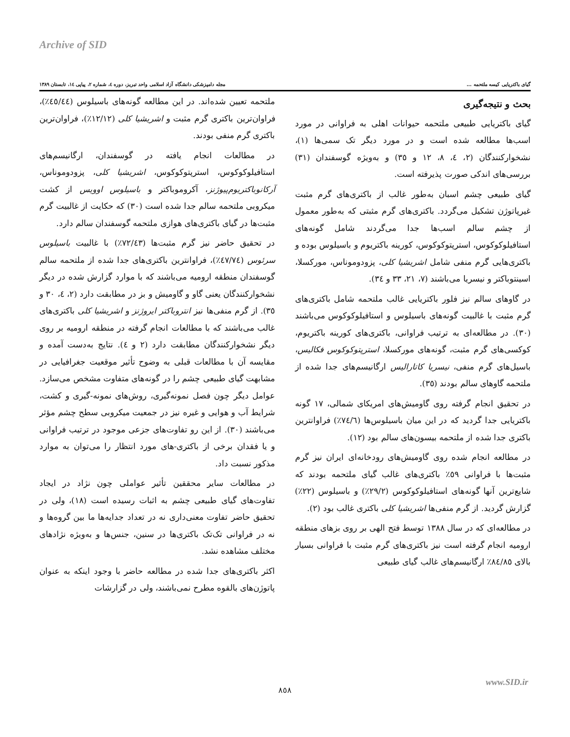Archive of SID
گیای باکتریایی کیسه ملتحمه ... مجله دامپزشکی دانشگاه آزاد اسلامی واحد تبریز، دوره ٤، شماره ٢، پیاپی ١٤، تابستان ١٣٨٩
بحث و نتیجه‌گیری
گیای باکتریایی طبیعی ملتحمه حیوانات اهلی به فراوانی در مورد اسب‌ها مطالعه شده است و در مورد دیگر تک سمی‌ها (١)، نشخوارکنندگان (٢، ٤، ٨، ١٢ و ٣٥) و به‌ویژه گوسفندان (٣١) بررسی‌های اندکی صورت پذیرفته است.
گیای طبیعی چشم اسبان به‌طور غالب از باکتری‌های گرم مثبت غیرپاتوژن تشکیل می‌گردد. باکتری‌های گرم مثبتی که به‌طور معمول از چشم سالم اسب‌ها جدا می‌گردند شامل گونه‌های استافیلوکوکوس، استرپتوکوکوس، کورینه باکتریوم و باسیلوس بوده و باکتری‌هایی گرم منفی شامل اشریشیا کلی، پزودوموناس، مورکسلا، اسینتوباکتر و نیسریا می‌باشند (٧، ٢١، ٣٣ و ٣٤).
در گاوهای سالم نیز فلور باکتریایی غالب ملتحمه شامل باکتری‌های گرم مثبت با غالبیت گونه‌های باسیلوس و استافیلوکوکوس می‌باشند (٣٠). در مطالعه‌ای به ترتیب فراوانی، باکتری‌های کورینه باکتریوم، کوکسی‌های گرم مثبت، گونه‌های مورکسلا، استرپتوکوکوس فکالیس، باسیل‌های گرم منفی، نیسریا کاتارالیس ارگانیسم‌های جدا شده از ملتحمه گاوهای سالم بودند (٣٥).
در تحقیق انجام گرفته روی گاومیش‌های امریکای شمالی، ١٧ گونه باکتریایی جدا گردید که در این میان باسیلوس‌ها (٧٤/٦٪) فراوانترین باکتری جدا شده از ملتحمه بیسون‌های سالم بود (١٢).
در مطالعه انجام شده روی گاومیش‌های رودخانه‌ای ایران نیز گرم مثبت‌ها با فراوانی ٥٩٪ باکتری‌های غالب گیای ملتحمه بودند که شایع‌ترین آنها گونه‌های استافیلوکوکوس (٢٩/٢٪) و باسیلوس (٢٢٪) گزارش گردید. از گرم منفی‌ها اشریشیا کلی باکتری غالب بود (٢).
در مطالعه‌ای که در سال ١٣٨٨ توسط فتح الهی بر روی بزهای منطقه ارومیه انجام گرفته است نیز باکتری‌های گرم مثبت با فراوانی بسیار بالای ٨٤/٨٥٪ ارگانیسم‌های غالب گیای طبیعی
ملتحمه تعیین شده‌اند. در این مطالعه گونه‌های باسیلوس (٤٥/٤٤٪)، فراوان‌ترین باکتری گرم مثبت و اشریشیا کلی (١٢/١٢٪)، فراوان‌ترین باکتری گرم منفی بودند.
در مطالعات انجام یافته در گوسفندان، ارگانیسم‌های استافیلوکوکوس، استرپتوکوکوس، اشریشیا کلی، پزودوموناس، آرکانوباکتریوم‌پیوژنز، آکروموباکتر و باسیلوس اوویس از کشت میکروبی ملتحمه سالم جدا شده است (٣٠) که حکایت از غالبیت گرم مثبت‌ها در گیای باکتری‌های هوازی ملتحمه گوسفندان سالم دارد.
در تحقیق حاضر نیز گرم مثبت‌ها (٧٢/٤٣٪) با غالبیت باسیلوس سرئوس (٤٧/٧٤٪)، فراوانترین باکتری‌های جدا شده از ملتحمه سالم گوسفندان منطقه ارومیه می‌باشند که با موارد گزارش شده در دیگر نشخوارکنندگان یعنی گاو و گاومیش و بز در مطابقت دارد (٢، ٤، ٣٠ و ٣٥). از گرم منفی‌ها نیز انتروباکتر ایروژنز و اشریشیا کلی باکتری‌های غالب می‌باشند که با مطالعات انجام گرفته در منطقه ارومیه بر روی دیگر نشخوارکنندگان مطابقت دارد (٢ و ٤). نتایج به‌دست آمده و مقایسه آن با مطالعات قبلی به وضوح تأثیر موقعیت جغرافیایی در مشابهت گیای طبیعی چشم را در گونه‌های متفاوت مشخص می‌سازد. عوامل دیگر چون فصل نمونه‌گیری، روش‌های نمونه-گیری و کشت، شرایط آب و هوایی و غیره نیز در جمعیت میکروبی سطح چشم مؤثر می‌باشند (٣٠). از این رو تفاوت‌های جزعی موجود در ترتیب فراوانی و یا فقدان برخی از باکتری-های مورد انتظار را می‌توان به موارد مذکور نسبت داد.
در مطالعات سایر محققین تأثیر عواملی چون نژاد در ایجاد تفاوت‌های گیای طبیعی چشم به اثبات رسیده است (١٨)، ولی در تحقیق حاضر تفاوت معنی‌داری نه در تعداد جدایه‌ها ما بین گروه‌ها و نه در فراوانی تک‌تک باکتری‌ها در سنین، جنس‌ها و به‌ویژه نژادهای مختلف مشاهده نشد.
اکثر باکتری‌های جدا شده در مطالعه حاضر با وجود اینکه به عنوان پاتوژن‌های بالقوه مطرح نمی‌باشند، ولی در گزارشات
www.SID.ir
٨٥٨